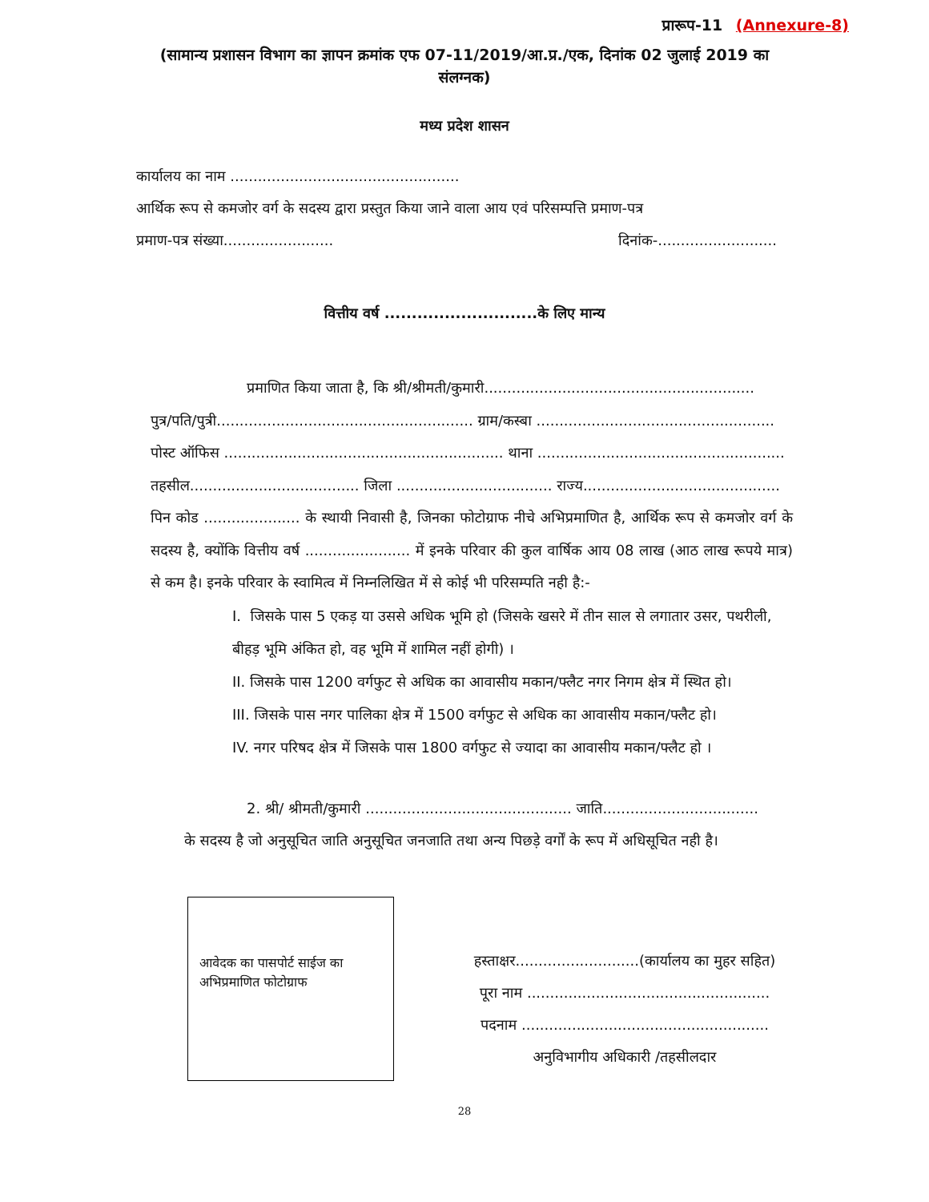प्रारूप-11 (Annexure-8)
(सामान्य प्रशासन विभाग का ज्ञापन क्रमांक एफ 07-11/2019/आ.प्र./एक, दिनांक 02 जुलाई 2019 का संलग्नक)
मध्य प्रदेश शासन
कार्यालय का नाम ..................................................
आर्थिक रूप से कमजोर वर्ग के सदस्य द्वारा प्रस्तुत किया जाने वाला आय एवं परिसम्पत्ति प्रमाण-पत्र
प्रमाण-पत्र संख्या........................ दिनांक-..........................
वित्तीय वर्ष ............................के लिए मान्य
प्रमाणित किया जाता है, कि श्री/श्रीमती/कुमारी...........................................................
पुत्र/पति/पुत्री........................................................ ग्राम/कस्बा ....................................................
पोस्ट ऑफिस ............................................................. थाना ......................................................
तहसील..................................... जिला .................................. राज्य...........................................
पिन कोड ..................... के स्थायी निवासी है, जिनका फोटोग्राफ नीचे अभिप्रमाणित है, आर्थिक रूप से कमजोर वर्ग के सदस्य है, क्योंकि वित्तीय वर्ष ....................... में इनके परिवार की कुल वार्षिक आय 08 लाख (आठ लाख रूपये मात्र) से कम है। इनके परिवार के स्वामित्व में निम्नलिखित में से कोई भी परिसम्पति नही है:-
I. जिसके पास 5 एकड़ या उससे अधिक भूमि हो (जिसके खसरे में तीन साल से लगातार उसर, पथरीली, बीहड़ भूमि अंकित हो, वह भूमि में शामिल नहीं होगी) ।
II. जिसके पास 1200 वर्गफुट से अधिक का आवासीय मकान/फ्लैट नगर निगम क्षेत्र में स्थित हो।
III. जिसके पास नगर पालिका क्षेत्र में 1500 वर्गफुट से अधिक का आवासीय मकान/फ्लैट हो।
IV. नगर परिषद क्षेत्र में जिसके पास 1800 वर्गफुट से ज्यादा का आवासीय मकान/फ्लैट हो ।
2. श्री/ श्रीमती/कुमारी ............................................. जाति..................................
के सदस्य है जो अनुसूचित जाति अनुसूचित जनजाति तथा अन्य पिछड़े वर्गों के रूप में अधिसूचित नही है।
आवेदक का पासपोर्ट साईज का अभिप्रमाणित फोटोग्राफ
हस्ताक्षर...........................(कार्यालय का मुहर सहित)
पूरा नाम .....................................................
पदनाम ......................................................
अनुविभागीय अधिकारी /तहसीलदार
28